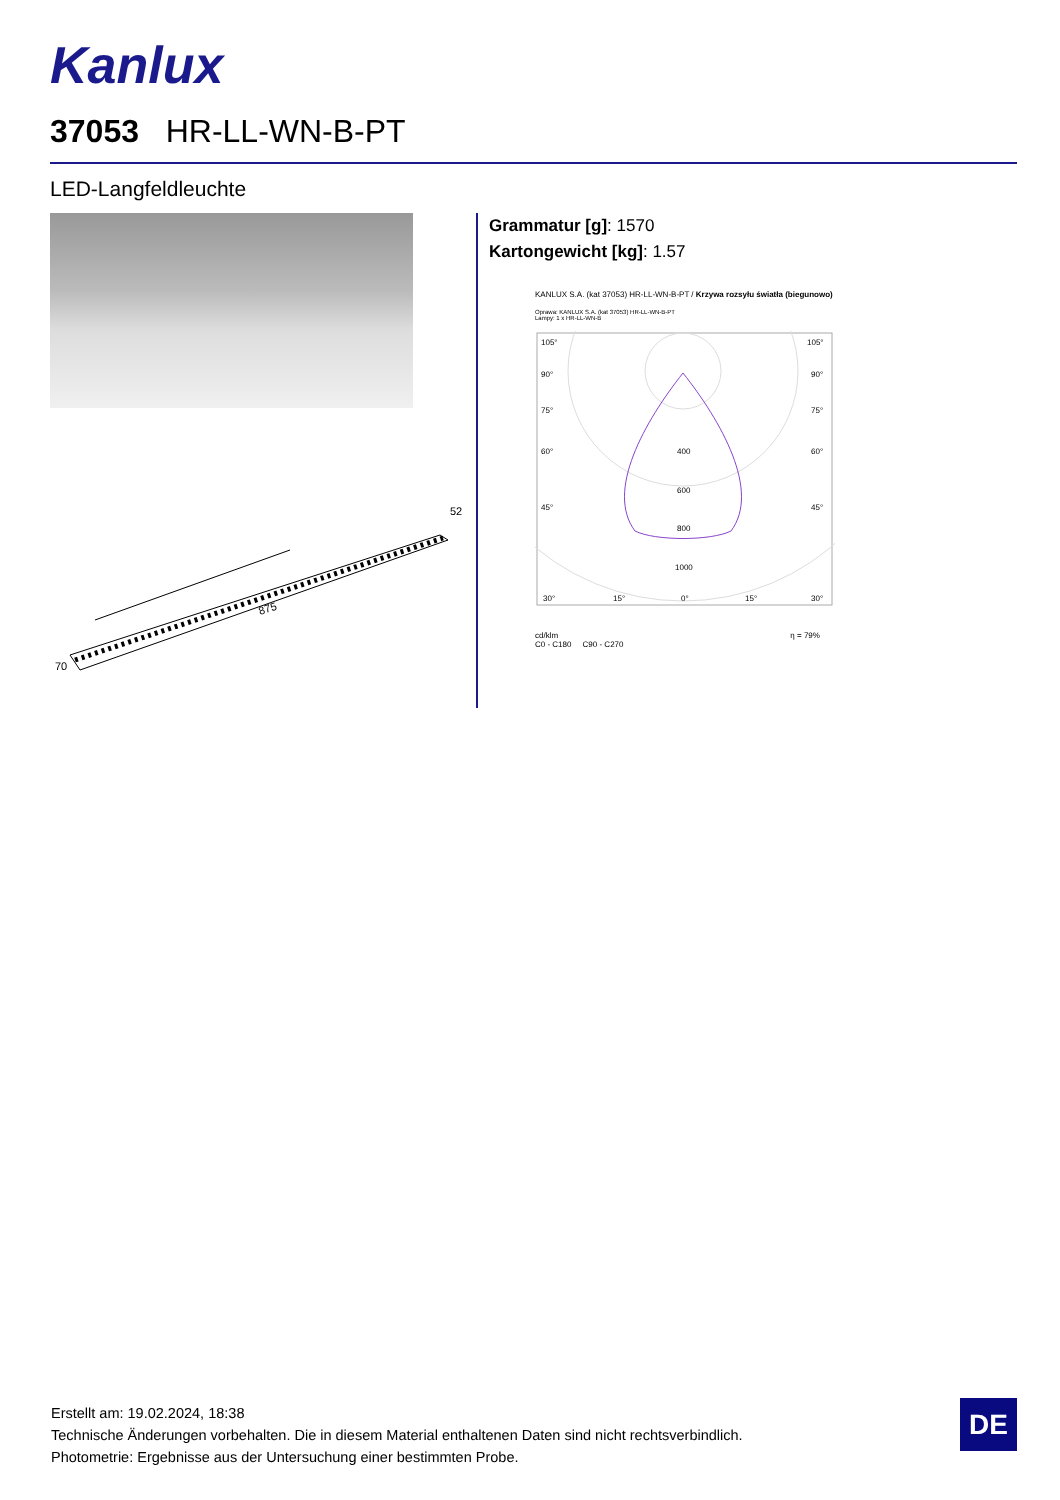Kanlux
37053 HR-LL-WN-B-PT
LED-Langfeldleuchte
875
52
70
Grammatur [g]: 1570
Kartongewicht [kg]: 1.57
KANLUX S.A. (kat 37053) HR-LL-WN-B-PT / Krzywa rozsyłu światła (biegunowo)
Oprawa: KANLUX S.A. (kat 37053) HR-LL-WN-B-PT
Lampy: 1 x HR-LL-WN-B
105°
105°
90°
90°
75°
75°
60°
60°
45°
45°
400
600
800
1000
30°
15°
0°
15°
30°
cd/klm η = 79%
C0 - C180 C90 - C270
Erstellt am: 19.02.2024, 18:38
Technische Änderungen vorbehalten. Die in diesem Material enthaltenen Daten sind nicht rechtsverbindlich.
Photometrie: Ergebnisse aus der Untersuchung einer bestimmten Probe.
DE